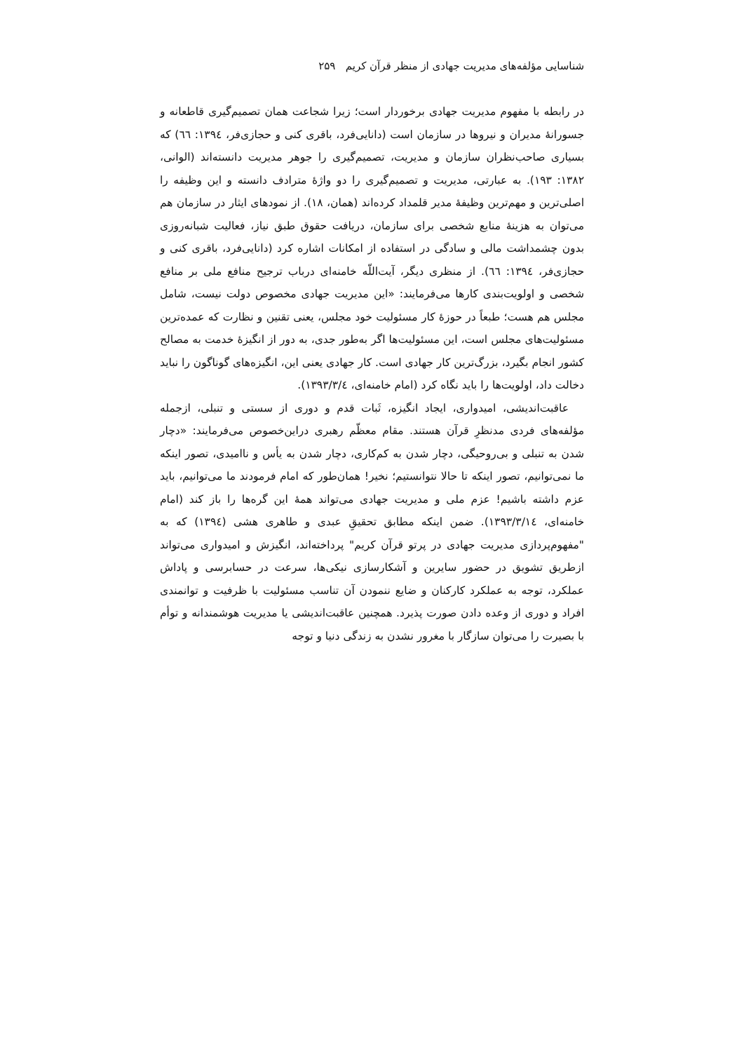شناسایی مؤلفه‌های مدیریت جهادی از منظر قرآن کریم ۲۵۹
در رابطه با مفهوم مدیریت جهادی برخوردار است؛ زیرا شجاعت همان تصمیم‌گیری قاطعانه و جسورانهٔ مدیران و نیروها در سازمان است (دانایی‌فرد، باقری کنی و حجازی‌فر، ۱۳۹٤: ٦٦) که بسیاری صاحب‌نظران سازمان و مدیریت، تصمیم‌گیری را جوهر مدیریت دانسته‌اند (الوانی، ۱۳۸۲: ۱۹۳). به عبارتی، مدیریت و تصمیم‌گیری را دو واژهٔ مترادف دانسته و این وظیفه را اصلی‌ترین و مهم‌ترین وظیفهٔ مدیر قلمداد کرده‌اند (همان، ۱۸). از نمودهای ایثار در سازمان هم می‌توان به هزینهٔ منابع شخصی برای سازمان، دریافت حقوق طبق نیاز، فعالیت شبانه‌روزی بدون چشمداشت مالی و سادگی در استفاده از امکانات اشاره کرد (دانایی‌فرد، باقری کنی و حجازی‌فر، ۱۳۹٤: ٦٦). از منظری دیگر، آیت‌اللّه خامنه‌ای درباب ترجیح منافع ملی بر منافع شخصی و اولویت‌بندی کارها می‌فرمایند: «این مدیریت جهادی مخصوص دولت نیست، شامل مجلس هم هست؛ طبعاً در حوزهٔ کار مسئولیت خود مجلس، یعنی تقنین و نظارت که عمده‌ترین مسئولیت‌های مجلس است، این مسئولیت‌ها اگر به‌طور جدی، به دور از انگیزهٔ خدمت به مصالح کشور انجام بگیرد، بزرگ‌ترین کار جهادی است. کار جهادی یعنی این، انگیزه‌های گوناگون را نباید دخالت داد، اولویت‌ها را باید نگاه کرد (امام خامنه‌ای، ۱۳۹۳/۳/٤).
عاقبت‌اندیشی، امیدواری، ایجاد انگیزه، ثَبات قدم و دوری از سستی و تنبلی، ازجمله مؤلفه‌های فردی مدنظرِ قرآن هستند. مقام معظّم رهبری دراین‌خصوص می‌فرمایند: «دچار شدن به تنبلی و بی‌روحیگی، دچار شدن به کم‌کاری، دچار شدن به یأس و ناامیدی، تصور اینکه ما نمی‌توانیم، تصور اینکه تا حالا نتوانستیم؛ نخیر! همان‌طور که امام فرمودند ما می‌توانیم، باید عزم داشته باشیم! عزم ملی و مدیریت جهادی می‌تواند همهٔ این گره‌ها را باز کند (امام خامنه‌ای، ۱۳۹۳/۳/۱٤). ضمن اینکه مطابق تحقیقِ عبدی و طاهری هشی (۱۳۹٤) که به "مفهوم‌پردازی مدیریت جهادی در پرتو قرآن کریم" پرداخته‌اند، انگیزش و امیدواری می‌تواند ازطریق تشویق در حضور سایرین و آشکارسازی نیکی‌ها، سرعت در حسابرسی و پاداش عملکرد، توجه به عملکرد کارکنان و ضایع ننمودن آن تناسب مسئولیت با ظرفیت و توانمندی افراد و دوری از وعده دادن صورت پذیرد. همچنین عاقبت‌اندیشی یا مدیریت هوشمندانه و توأم با بصیرت را می‌توان سازگار با مغرور نشدن به زندگی دنیا و توجه